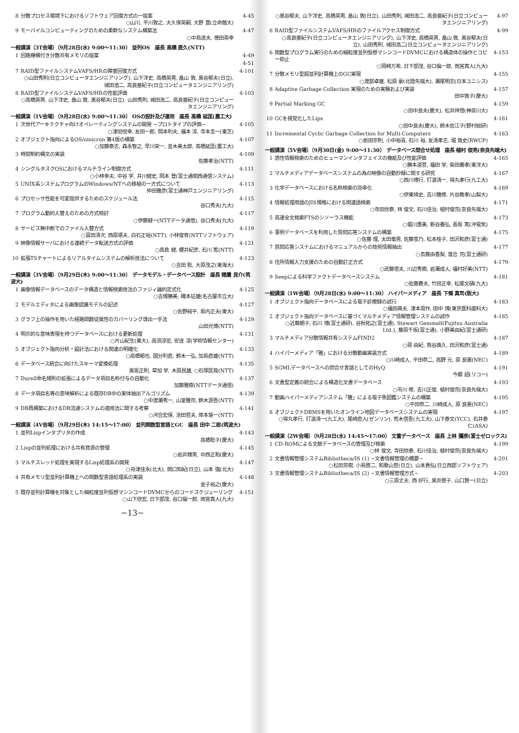| 8 | 分散プロセス環境下におけるソフトウェア回復方式の一提案 ○山川, 平川敦之, 大久保英嗣, 大野 豊(立命館大) | 4-45 |
| 9 | モーバイルコンピューティングのための柔軟なシステム構築法 ○中島達夫, 徳田英幸 | 4-47 |
| 一般講演（3T会場）（9月28日(水) 9:00〜11:30） 並列OS 座長 高橋 直久(NTT) | | |
| 1 | 回路機構付き分散共有メモリの提案 | 4-49 |
| | | 4-51 |
| 7 | RAID型ファイルシステムVAFS/HRの障害回復方式 ○山田秀則(日立コンピュータエンジニアリング), 山下洋史, 高橋英男, 畠山 敦, 黒谷郁夫(日立), 城田浩二, 高良亜紀子(日立コンピュータエンジニアリング) | 4-101 |
| 8 | RAID型ファイルシステムVAFS/HRの性能評価 ○高橋英男, 山下洋史, 畠山 敦, 黒谷郁夫(日立), 山田秀則, 城田浩二, 高良亜紀子(日立コンピュータエンジニアリング) | 4-103 |
| 一般講演（1V会場）（9月28日(水) 9:00〜11:30） OSの設計及び運用 座長 高橋 延匡(農工大) | | |
| 1 | 次世代アーキテクチャ向けオペレーティングシステムの開発 −プロトタイプの評価− ○津田悦幸, 友田一郎, 岡本利夫, 福本 淳, 寺本圭一(東芝) | 4-105 |
| 2 | オブジェクト指向によるOS/omicron 第4版の構築 ○加藤泰志, 森永智之, 早川栄一, 並木美太郎, 高橋延匡(農工大) | 4-107 |
| 3 | 時間制約構文の実装 佐藤孝治(NTT) | 4-109 |
| 4 | シングルタスクOSにおけるマルチライン制御方式 ○小林幸夫, 中谷 学, 井川健史, 岡本 登(富士通関西通信システム) | 4-111 |
| 5 | UNIX系システムプログラムのWindows/NTへの移植の一方式について 仲田雅彦(富士通神戸エンジニアリング) | 4-113 |
| 6 | プロセッサ性能を可変提供するためのスケジュール法 谷口秀夫(九大) | 4-115 |
| 7 | プログラム動的入替えのための方式検討 ○伊藤健一(NTTデータ通信), 谷口秀夫(九大) | 4-117 |
| 8 | サービス無中断でのファイル入替方式 ○冨田清次, 西原琢夫, 白石正裕(NTT), 小林俊育(NTTソフトウェア) | 4-119 |
| 9 | 映像情報サーバにおける連続データ転送方式の評価 ○高倉 健, 櫻井紀彦, 石川 篤(NTT) | 4-121 |
| 10 | 拡張TSチャートによるリアルタイムシステムの解析技法について ○吉田 聡, 大原茂之(東海大) | 4-123 |
| 一般講演（3V会場）（9月29日(木) 9:00〜11:30） データモデル・データベース設計 座長 穂鷹 良介(筑波大) | | |
| 1 | 画像情報データベースのデータ構造と情報検索技法のファジィ論的定式化 ○吉規勝美, 磯本征雄(名古屋市立大) | 4-125 |
| 2 | モデルエディタによる画像認識モデルの記述 ○佐野純平, 坂内正夫(東大) | 4-127 |
| 3 | グラフ上の操作を用いた経路関数従属性のカバーリング導出一手法 山田光博(NTT) | 4-129 |
| 4 | 明示的な意味表現を持つデータベースにおける更新処理 ○片山紀生(東大), 高須淳宏, 安達 淳(学術情報センター) | 4-131 |
| 5 | オブジェクト指向分析・設計法における関連の明確化 ○高橋郁也, 国分利直, 鈴木一弘, 加島直雄(NTT) | 4-133 |
| 6 | データベース統合に向けたスキーマ変換処理 黒坂正則, 草加 学, 木原民雄, ○石塚匡哉(NTT) | 4-135 |
| 7 | Durell命名規則の拡張によるデータ項目名称付与の自動化 加藤雅樹(NTTデータ通信) | 4-137 |
| 8 | データ項目名等の意味解析による既存DB中の実体抽出アルゴリズム ○中渡瀬秀一, 山室雅司, 鈴木源吾(NTT) | 4-139 |
| 9 | DB再構築におけるDB流通システムの適用法に関する考察 ○河合宏保, 池田哲夫, 岸本慈一(NTT) | 4-141 |
| 一般講演（4V会場）（9月29日(木) 14:15〜17:00） 並列関数型言語とGC 座長 田中 二郎(筑波大) | | |
| 1 | 並列Lispインタプリタの作成 高橋聡子(慶大) | 4-143 |
| 2 | Lispの並列処理における共有資源の管理 ○岩井輝男, 中西正和(慶大) | 4-145 |
| 3 | マルチスレッド処理を実現するLisp処理系の開発 ○舟津佳永(北大), 関口知紀(日立), 山本 強(北大) | 4-147 |
| 4 | 共有メモリ型並列計算機上への関数型言語処理系の実装 金子裕之(慶大) | 4-148 |
| 5 | 既存並列計算機を対象とした細粒度並列仮想マシンコードDVMCからのコードスケジューリング ○山下欣宏, 日下部茂, 谷口倫一郎, 雨宮真人(九大) | 4-151 |
−13−
| | ○黒谷郁夫, 山下洋史, 高橋英男, 畠山 敦(日立), 山田秀則, 城田浩二, 高良亜紀子(日立コンピュータエンジニアリング) | 4-97 |
| 6 | RAID型ファイルシステムVAFS/HRのファイルアクセス制御方式 ○高良亜紀子(日立コンピュータエンジニアリング), 山下洋史, 高橋英男, 畠山 敦, 黒谷郁夫(日立), 山田秀則, 城田浩二(日立コンピュータエンジニアリング) | 4-99 |
| 6 | 関数型プログラム実行のための細粒度並列仮想マシンコードDVMCにおける構造体の操作とコピー抑止 ○岡崎万希, 日下部茂, 谷口倫一郎, 雨宮真人(九大) | 4-153 |
| 7 | 分散メモリ型超並列計算機上のGC実現 ○渡部卓雄, 松原 豪(北陸先端大), 瀬尾明志(日本ユニシス) | 4-155 |
| 8 | Adaptive Garbage Collection 実現のための実験および実装 田中敦子(慶大) | 4-157 |
| 9 | Partial Marking GC ○田中良夫(慶大), 松井祥悟(神奈川大) | 4-159 |
| 10 | GCを視覚化したLips ○田中良夫(慶大), 鈴木佐江子(野村総研) | 4-161 |
| 11 | Incremental Cyclic Garbage Collection for Multi-Computers ○前田宗則, 小中裕喜, 石川 裕, 友清孝志, 堀 敦史(RWCP) | 4-163 |
| 一般講演（5V会場）（9月30日(金) 9:00〜11:30） データベース問合せ処理 座長 植村 俊亮(奈良先端大) | | |
| 1 | 感性情報検索のためのヒューマンインタフェイスの機能及び性能評価 ○勝本道哲, 福田 学, 柴田義孝(東洋大) | 4-165 |
| 2 | マルチメディアデータベースシステムの為の映像の自動抄録に関する研究 ○西川博行, 打浪清一, 得丸孝行(九工大) | 4-167 |
| 3 | 化学データベースにおける名称検索の効率化 ○伊東靖史, 吉川雅修, 片谷教孝(山梨大) | 4-169 |
| 4 | 情報処理用語のJIS規格における関連語検索 ○寺田欣泰, 林 俊文, 石川佳治, 植村俊亮(奈良先端大) | 4-171 |
| 5 | 高速全文検索FTSのシソーラス機能 ○堀川惠美, 新谷義弘, 長坂 篤(沖電気) | 4-173 |
| 6 | 事例データベースを利用した質問応答システムの構築 ○佐藤 理, 太田竜男, 佐藤雪乃, 松本桂子, 田沢和彦(富士通) | 4-175 |
| 7 | 質問応答システムにおけるマニュアルからの技術情報抽出 ○斎藤由香梨, 落合 亮(富士通研) | 4-177 |
| 8 | 住所情報入力支援のための自動訂正方式 ○武藤信夫, 川辺秀樹, 岩瀬成人, 福村好美(NTT) | 4-179 |
| 9 | Seepによる科学ファクトデータベースシステム ○佐藤蒼夫, 竹田正幸, 松尾文碩(九大) | 4-181 |
| 一般講演（1W会場）（9月28日(水) 9:00〜11:30） ハイパーメディア 座長 下條 真司(阪大) | | |
| 1 | オブジェクト指向データベースによる電子診療録の試行 ○福田典夫, 津本周作, 田中 博(東京医科歯科大) | 4-183 |
| 2 | オブジェクト指向データベースに基づくマルチメディア情報管理システムの試作 ○近藤朗子, 石川 博(富士通研), 谷秋拓之(富士通), Stewart Gemmell(Fujitsu Australia Ltd.), 藤原千坂(富士通), 小野美由紀(富士通研) | 4-185 |
| 3 | マルチメディア分散情報共有システムFIND2 ○蒋 由紀, 熊谷典久, 田沢和彦(富士通) | 4-187 |
| 4 | ハイパーメディア「雅」における分散動画実装方式 ○川崎成人, 平田恭二, 高野 元, 原 良憲(NEC) | 4-189 |
| 5 | SGMLデータベースへの問合せ言語としてのHyQ 今郷 詔(リコー) | 4-191 |
| 6 | 文書型定義の統合による構造化文書データベース ○市川 修, 吉川正俊, 植村俊亮(奈良先端大) | 4-193 |
| 7 | 動画ハイパーメディアシステム「雅」による電子魚図鑑システムの構築 ○平田恭二, 川崎成人, 原 良憲(NEC) | 4-195 |
| 8 | オブジェクトDBMSを用いたオンライン地図データベースシステムの実現 ○得丸孝行, 打浪清一(九工大), 尾崎直人(ゼンリン), 荒木信吾(九工大), 山下泰文(YCC), 石井泰仁(ASA) | 4-197 |
| 一般講演（2W会場）（9月28日(水) 14:45〜17:00） 文書データベース 座長 上林 彌彦(富士ゼロックス) | | |
| 1 | CD-ROMによる文献データベースの管理及び検索 ○林 俊文, 寺田欣泰, 石川佳治, 植村俊亮(奈良先端大) | 4-199 |
| 2 | 文書情報管理システムBibliotheca/IS (1) −文書情報管理の概要− ○松田芳樹, 小島啓二, 和歌山哲(日立), 山本貴弘(日立西部ソフトウェア) | 4-201 |
| 3 | 文書情報管理システムBibliotheca/IS (2) −文書情報管理方式− ○三原丈夫, 西 好行, 黒井啓子, 山口賢一(日立) | 4-203 |